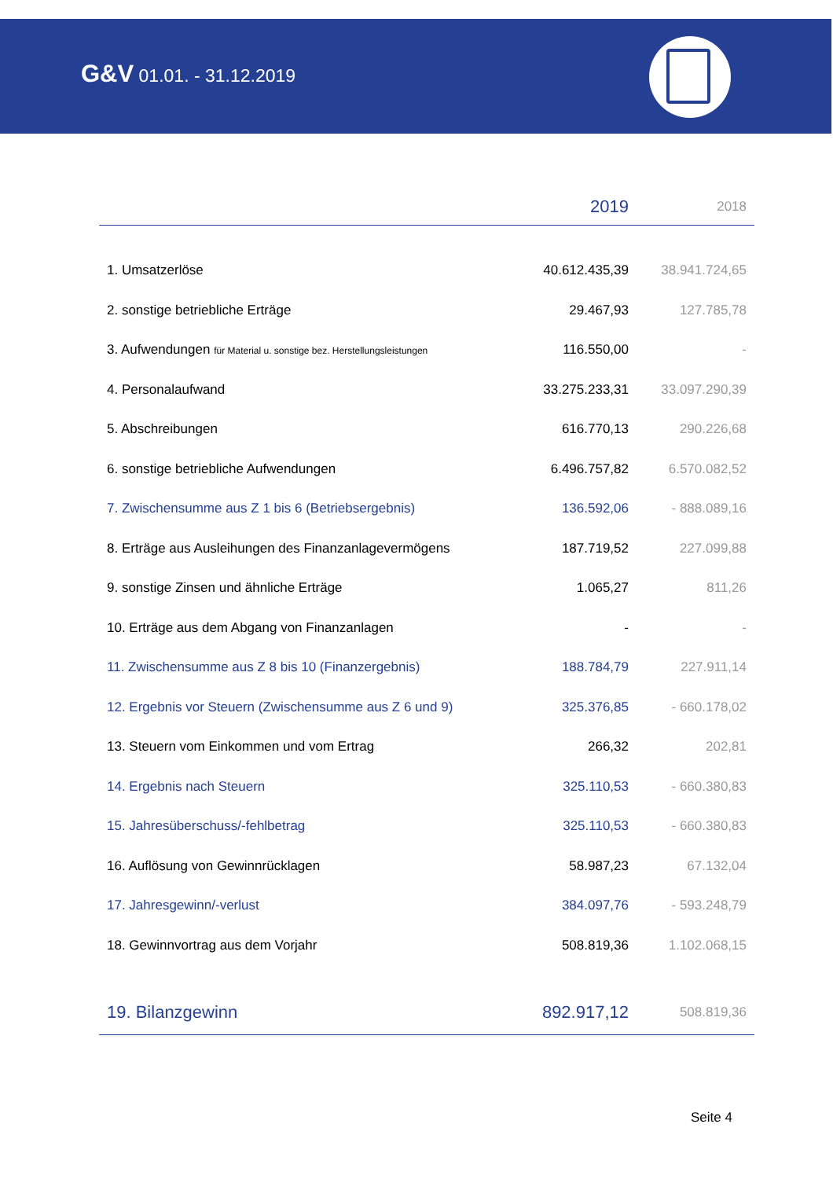G&V 01.01. - 31.12.2019
| | 2019 | 2018 |
| --- | --- | --- |
| 1. Umsatzerlöse | 40.612.435,39 | 38.941.724,65 |
| 2. sonstige betriebliche Erträge | 29.467,93 | 127.785,78 |
| 3. Aufwendungen für Material u. sonstige bez. Herstellungsleistungen | 116.550,00 | - |
| 4. Personalaufwand | 33.275.233,31 | 33.097.290,39 |
| 5. Abschreibungen | 616.770,13 | 290.226,68 |
| 6. sonstige betriebliche Aufwendungen | 6.496.757,82 | 6.570.082,52 |
| 7. Zwischensumme aus Z 1 bis 6 (Betriebsergebnis) | 136.592,06 | - 888.089,16 |
| 8. Erträge aus Ausleihungen des Finanzanlagevermögens | 187.719,52 | 227.099,88 |
| 9. sonstige Zinsen und ähnliche Erträge | 1.065,27 | 811,26 |
| 10. Erträge aus dem Abgang von Finanzanlagen | - | - |
| 11. Zwischensumme aus Z 8 bis 10 (Finanzergebnis) | 188.784,79 | 227.911,14 |
| 12. Ergebnis vor Steuern (Zwischensumme aus Z 6 und 9) | 325.376,85 | - 660.178,02 |
| 13. Steuern vom Einkommen und vom Ertrag | 266,32 | 202,81 |
| 14. Ergebnis nach Steuern | 325.110,53 | - 660.380,83 |
| 15. Jahresüberschuss/-fehlbetrag | 325.110,53 | - 660.380,83 |
| 16. Auflösung von Gewinnrücklagen | 58.987,23 | 67.132,04 |
| 17. Jahresgewinn/-verlust | 384.097,76 | - 593.248,79 |
| 18. Gewinnvortrag aus dem Vorjahr | 508.819,36 | 1.102.068,15 |
| 19. Bilanzgewinn | 892.917,12 | 508.819,36 |
Seite 4